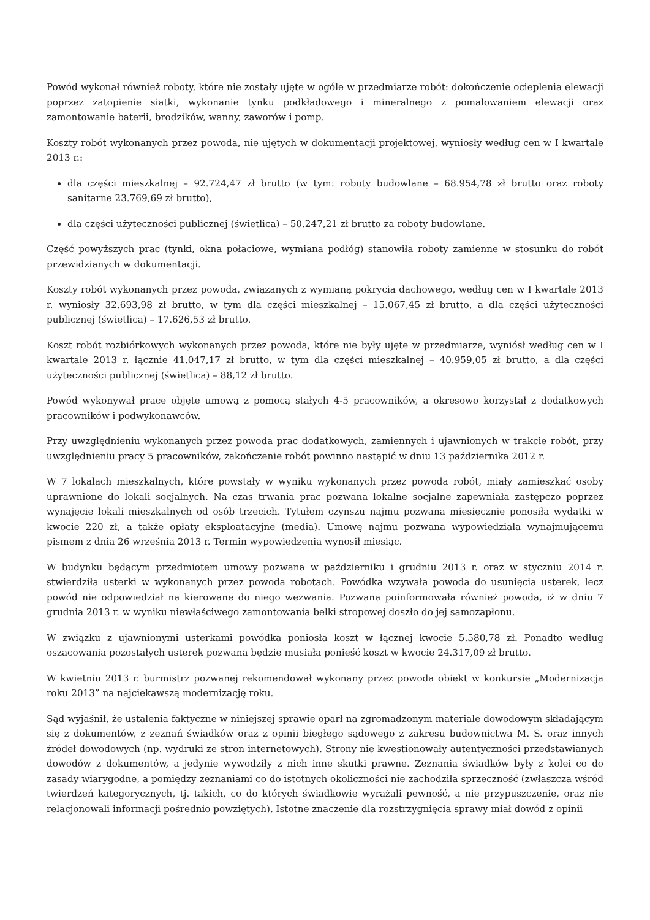Powód wykonał również roboty, które nie zostały ujęte w ogóle w przedmiarze robót: dokończenie ocieplenia elewacji poprzez zatopienie siatki, wykonanie tynku podkładowego i mineralnego z pomalowaniem elewacji oraz zamontowanie baterii, brodzików, wanny, zaworów i pomp.
Koszty robót wykonanych przez powoda, nie ujętych w dokumentacji projektowej, wyniosły według cen w I kwartale 2013 r.:
dla części mieszkalnej – 92.724,47 zł brutto (w tym: roboty budowlane – 68.954,78 zł brutto oraz roboty sanitarne 23.769,69 zł brutto),
dla części użyteczności publicznej (świetlica) – 50.247,21 zł brutto za roboty budowlane.
Część powyższych prac (tynki, okna połaciowe, wymiana podłóg) stanowiła roboty zamienne w stosunku do robót przewidzianych w dokumentacji.
Koszty robót wykonanych przez powoda, związanych z wymianą pokrycia dachowego, według cen w I kwartale 2013 r. wyniosły 32.693,98 zł brutto, w tym dla części mieszkalnej – 15.067,45 zł brutto, a dla części użyteczności publicznej (świetlica) – 17.626,53 zł brutto.
Koszt robót rozbiórkowych wykonanych przez powoda, które nie były ujęte w przedmiarze, wyniósł według cen w I kwartale 2013 r. łącznie 41.047,17 zł brutto, w tym dla części mieszkalnej – 40.959,05 zł brutto, a dla części użyteczności publicznej (świetlica) – 88,12 zł brutto.
Powód wykonywał prace objęte umową z pomocą stałych 4-5 pracowników, a okresowo korzystał z dodatkowych pracowników i podwykonawców.
Przy uwzględnieniu wykonanych przez powoda prac dodatkowych, zamiennych i ujawnionych w trakcie robót, przy uwzględnieniu pracy 5 pracowników, zakończenie robót powinno nastąpić w dniu 13 października 2012 r.
W 7 lokalach mieszkalnych, które powstały w wyniku wykonanych przez powoda robót, miały zamieszkać osoby uprawnione do lokali socjalnych. Na czas trwania prac pozwana lokalne socjalne zapewniała zastępczo poprzez wynajęcie lokali mieszkalnych od osób trzecich. Tytułem czynszu najmu pozwana miesięcznie ponosiła wydatki w kwocie 220 zł, a także opłaty eksploatacyjne (media). Umowę najmu pozwana wypowiedziała wynajmującemu pismem z dnia 26 września 2013 r. Termin wypowiedzenia wynosił miesiąc.
W budynku będącym przedmiotem umowy pozwana w październiku i grudniu 2013 r. oraz w styczniu 2014 r. stwierdziła usterki w wykonanych przez powoda robotach. Powódka wzywała powoda do usunięcia usterek, lecz powód nie odpowiedział na kierowane do niego wezwania. Pozwana poinformowała również powoda, iż w dniu 7 grudnia 2013 r. w wyniku niewłaściwego zamontowania belki stropowej doszło do jej samozapłonu.
W związku z ujawnionymi usterkami powódka poniosła koszt w łącznej kwocie 5.580,78 zł. Ponadto według oszacowania pozostałych usterek pozwana będzie musiała ponieść koszt w kwocie 24.317,09 zł brutto.
W kwietniu 2013 r. burmistrz pozwanej rekomendował wykonany przez powoda obiekt w konkursie „Modernizacja roku 2013” na najciekawszą modernizację roku.
Sąd wyjaśnił, że ustalenia faktyczne w niniejszej sprawie oparł na zgromadzonym materiale dowodowym składającym się z dokumentów, z zeznań świadków oraz z opinii biegłego sądowego z zakresu budownictwa M. S. oraz innych źródeł dowodowych (np. wydruki ze stron internetowych). Strony nie kwestionowały autentyczności przedstawianych dowodów z dokumentów, a jedynie wywodziły z nich inne skutki prawne. Zeznania świadków były z kolei co do zasady wiarygodne, a pomiędzy zeznaniami co do istotnych okoliczności nie zachodziła sprzeczność (zwłaszcza wśród twierdzeń kategorycznych, tj. takich, co do których świadkowie wyrażali pewność, a nie przypuszczenie, oraz nie relacjonowali informacji pośrednio powziętych). Istotne znaczenie dla rozstrzygnięcia sprawy miał dowód z opinii